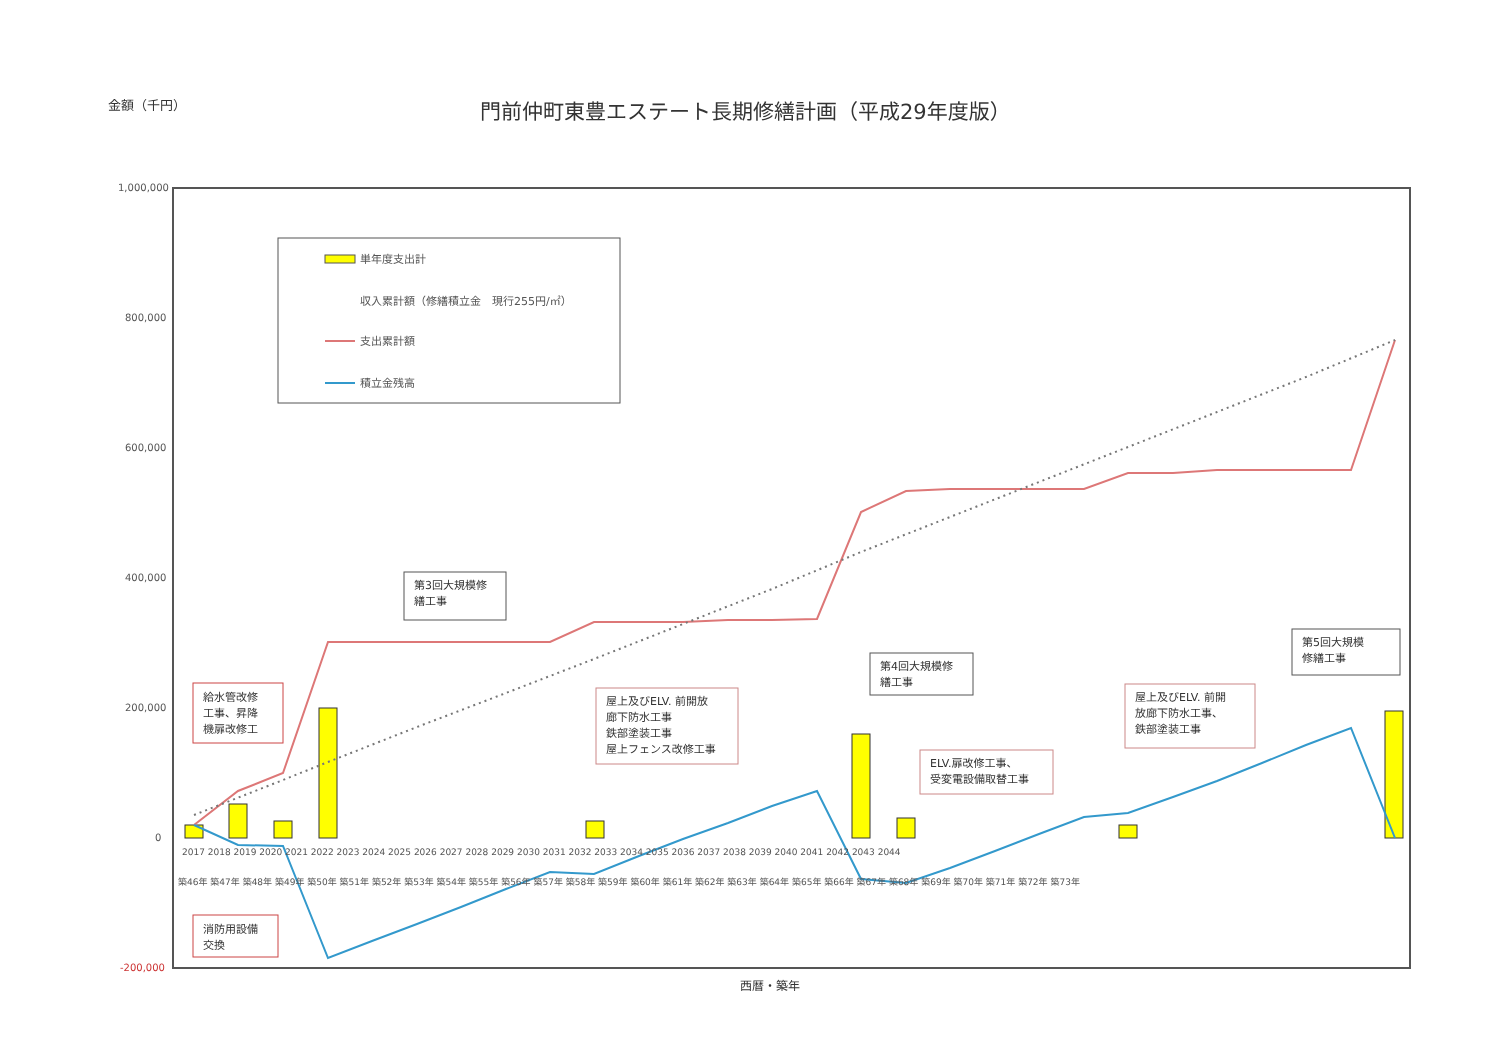金額（千円）
門前仲町東豊エステート長期修繕計画（平成29年度版）
1,000,000
800,000
600,000
400,000
200,000
0
-200,000
単年度支出計
収入累計額（修繕積立金　現行255円/㎡）
支出累計額
積立金残高
2017 2018 2019 2020 2021 2022 2023 2024 2025 2026 2027 2028 2029 2030 2031 2032 2033 2034 2035 2036 2037 2038 2039 2040 2041 2042 2043 2044
築46年 築47年 築48年 築49年 築50年 築51年 築52年 築53年 築54年 築55年 築56年 築57年 築58年 築59年 築60年 築61年 築62年 築63年 築64年 築65年 築66年 築67年 築68年 築69年 築70年 築71年 築72年 築73年
西暦・築年
給水管改修
工事、昇降
機扉改修工
消防用設備
交換
第3回大規模修
繕工事
屋上及びELV. 前開放
廊下防水工事
鉄部塗装工事
屋上フェンス改修工事
第4回大規模修
繕工事
ELV.扉改修工事、
受変電設備取替工事
屋上及びELV. 前開
放廊下防水工事、
鉄部塗装工事
第5回大規模
修繕工事